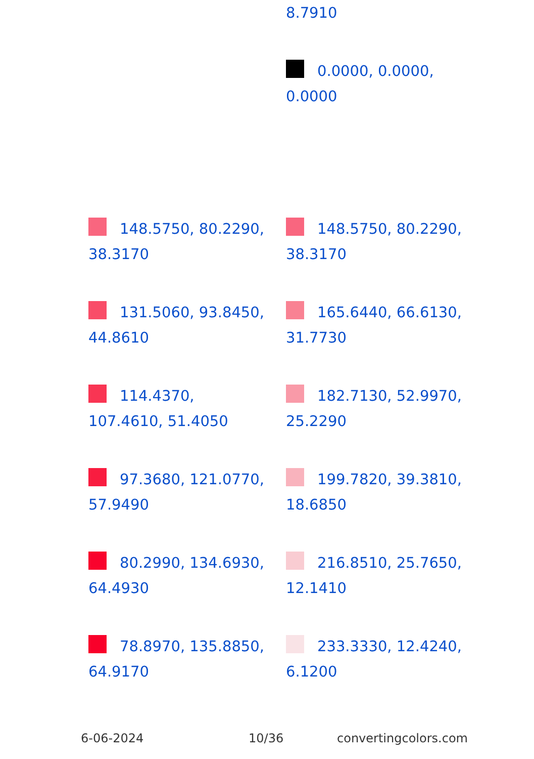8.7910
0.0000, 0.0000, 0.0000
148.5750, 80.2290, 38.3170
148.5750, 80.2290, 38.3170
131.5060, 93.8450, 44.8610
165.6440, 66.6130, 31.7730
114.4370, 107.4610, 51.4050
182.7130, 52.9970, 25.2290
97.3680, 121.0770, 57.9490
199.7820, 39.3810, 18.6850
80.2990, 134.6930, 64.4930
216.8510, 25.7650, 12.1410
78.8970, 135.8850, 64.9170
233.3330, 12.4240, 6.1200
6-06-2024 10/36 convertingcolors.com